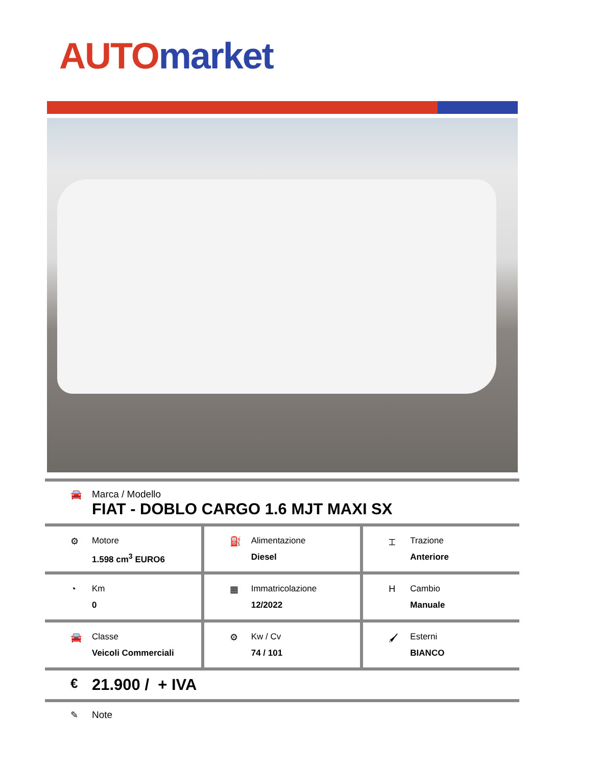AUTO market
🚘 Marca / Modello
FIAT - DOBLO CARGO 1.6 MJT MAXI SX
⚙ Motore
1.598 cm<sup>3</sup> EURO6
⛽ Alimentazione
Diesel
⌶ Trazione
Anteriore
◔ Km
0
▦ Immatricolazione
12/2022
H Cambio
Manuale
🚘 Classe
Veicoli Commerciali
⚙ Kw / Cv
74 / 101
🖌 Esterni
BIANCO
€
21.900 / + IVA
✎ Note